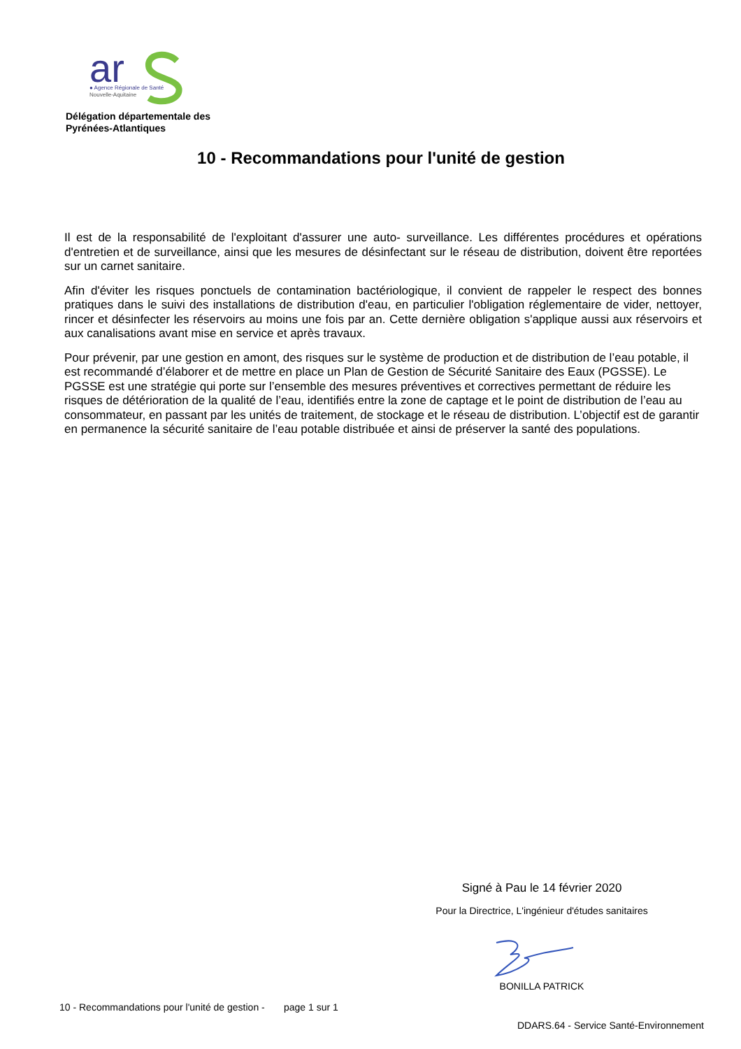ar
● Agence Régionale de Santé
Nouvelle-Aquitaine
Délégation départementale des
Pyrénées-Atlantiques
10 - Recommandations pour l'unité de gestion
Il est de la responsabilité de l'exploitant d'assurer une auto- surveillance. Les différentes procédures et opérations d'entretien et de surveillance, ainsi que les mesures de désinfectant sur le réseau de distribution, doivent être reportées sur un carnet sanitaire.
Afin d'éviter les risques ponctuels de contamination bactériologique, il convient de rappeler le respect des bonnes pratiques dans le suivi des installations de distribution d'eau, en particulier l'obligation réglementaire de vider, nettoyer, rincer et désinfecter les réservoirs au moins une fois par an. Cette dernière obligation s'applique aussi aux réservoirs et aux canalisations avant mise en service et après travaux.
Pour prévenir, par une gestion en amont, des risques sur le système de production et de distribution de l’eau potable, il est recommandé d’élaborer et de mettre en place un Plan de Gestion de Sécurité Sanitaire des Eaux (PGSSE). Le PGSSE est une stratégie qui porte sur l’ensemble des mesures préventives et correctives permettant de réduire les risques de détérioration de la qualité de l’eau, identifiés entre la zone de captage et le point de distribution de l’eau au consommateur, en passant par les unités de traitement, de stockage et le réseau de distribution. L’objectif est de garantir en permanence la sécurité sanitaire de l’eau potable distribuée et ainsi de préserver la santé des populations.
Signé à Pau le 14 février 2020
Pour la Directrice, L'ingénieur d'études sanitaires
BONILLA PATRICK
10 - Recommandations pour l'unité de gestion - page 1 sur 1
DDARS.64 - Service Santé-Environnement